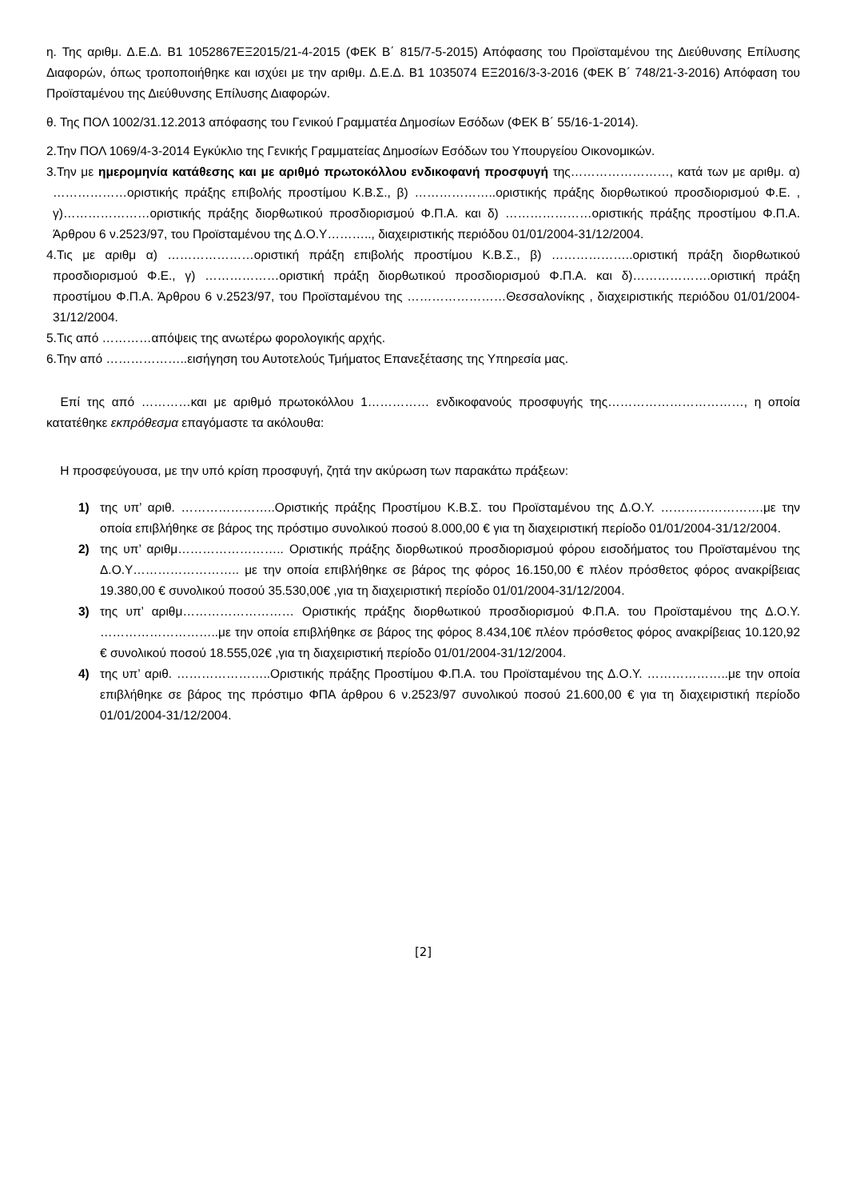η. Της αριθμ. Δ.Ε.Δ. Β1 1052867ΕΞ2015/21-4-2015 (ΦΕΚ Β΄ 815/7-5-2015) Απόφασης του Προϊσταμένου της Διεύθυνσης Επίλυσης Διαφορών, όπως τροποποιήθηκε και ισχύει με την αριθμ. Δ.Ε.Δ. Β1 1035074 ΕΞ2016/3-3-2016 (ΦΕΚ Β΄ 748/21-3-2016) Απόφαση του Προϊσταμένου της Διεύθυνσης Επίλυσης Διαφορών.
θ. Της ΠΟΛ 1002/31.12.2013 απόφασης του Γενικού Γραμματέα Δημοσίων Εσόδων (ΦΕΚ Β΄ 55/16-1-2014).
2.Την ΠΟΛ 1069/4-3-2014 Εγκύκλιο της Γενικής Γραμματείας Δημοσίων Εσόδων του Υπουργείου Οικονομικών.
3.Την με ημερομηνία κατάθεσης και με αριθμό πρωτοκόλλου ενδικοφανή προσφυγή της……………………, κατά των με αριθμ. α) ………………οριστικής πράξης επιβολής προστίμου Κ.Β.Σ., β) ………………..οριστικής πράξης διορθωτικού προσδιορισμού Φ.Ε. , γ)…………………οριστικής πράξης διορθωτικού προσδιορισμού Φ.Π.Α. και δ) …………………οριστικής πράξης προστίμου Φ.Π.Α. Άρθρου 6 ν.2523/97, του Προϊσταμένου της Δ.Ο.Υ……….., διαχειριστικής περιόδου 01/01/2004-31/12/2004.
4.Τις με αριθμ α) …………………οριστική πράξη επιβολής προστίμου Κ.Β.Σ., β) ………………..οριστική πράξη διορθωτικού προσδιορισμού Φ.Ε., γ) ………………οριστική πράξη διορθωτικού προσδιορισμού Φ.Π.Α. και δ)……………….οριστική πράξη προστίμου Φ.Π.Α. Άρθρου 6 ν.2523/97, του Προϊσταμένου της ……………………Θεσσαλονίκης , διαχειριστικής περιόδου 01/01/2004-31/12/2004.
5.Τις από …………απόψεις της ανωτέρω φορολογικής αρχής.
6.Την από ………………..εισήγηση του Αυτοτελούς Τμήματος Επανεξέτασης της Υπηρεσία μας.
Επί της από …………και με αριθμό πρωτοκόλλου 1…………… ενδικοφανούς προσφυγής της……………………………, η οποία κατατέθηκε εκπρόθεσμα επαγόμαστε τα ακόλουθα:
Η προσφεύγουσα, με την υπό κρίση προσφυγή, ζητά την ακύρωση των παρακάτω πράξεων:
1) της υπ’ αριθ. …………………..Οριστικής πράξης Προστίμου Κ.Β.Σ. του Προϊσταμένου της Δ.Ο.Υ. …………………….με την οποία επιβλήθηκε σε βάρος της πρόστιμο συνολικού ποσού 8.000,00 € για τη διαχειριστική περίοδο 01/01/2004-31/12/2004.
2) της υπ’ αριθμ…………………….. Οριστικής πράξης διορθωτικού προσδιορισμού φόρου εισοδήματος του Προϊσταμένου της Δ.Ο.Υ…………………….. με την οποία επιβλήθηκε σε βάρος της φόρος 16.150,00 € πλέον πρόσθετος φόρος ανακρίβειας 19.380,00 € συνολικού ποσού 35.530,00€ ,για τη διαχειριστική περίοδο 01/01/2004-31/12/2004.
3) της υπ’ αριθμ……………………… Οριστικής πράξης διορθωτικού προσδιορισμού Φ.Π.Α. του Προϊσταμένου της Δ.Ο.Υ. ………………………..με την οποία επιβλήθηκε σε βάρος της φόρος 8.434,10€ πλέον πρόσθετος φόρος ανακρίβειας 10.120,92 € συνολικού ποσού 18.555,02€ ,για τη διαχειριστική περίοδο 01/01/2004-31/12/2004.
4) της υπ’ αριθ. …………………..Οριστικής πράξης Προστίμου Φ.Π.Α. του Προϊσταμένου της Δ.Ο.Υ. ………………..με την οποία επιβλήθηκε σε βάρος της πρόστιμο ΦΠΑ άρθρου 6 ν.2523/97 συνολικού ποσού 21.600,00 € για τη διαχειριστική περίοδο 01/01/2004-31/12/2004.
[2]